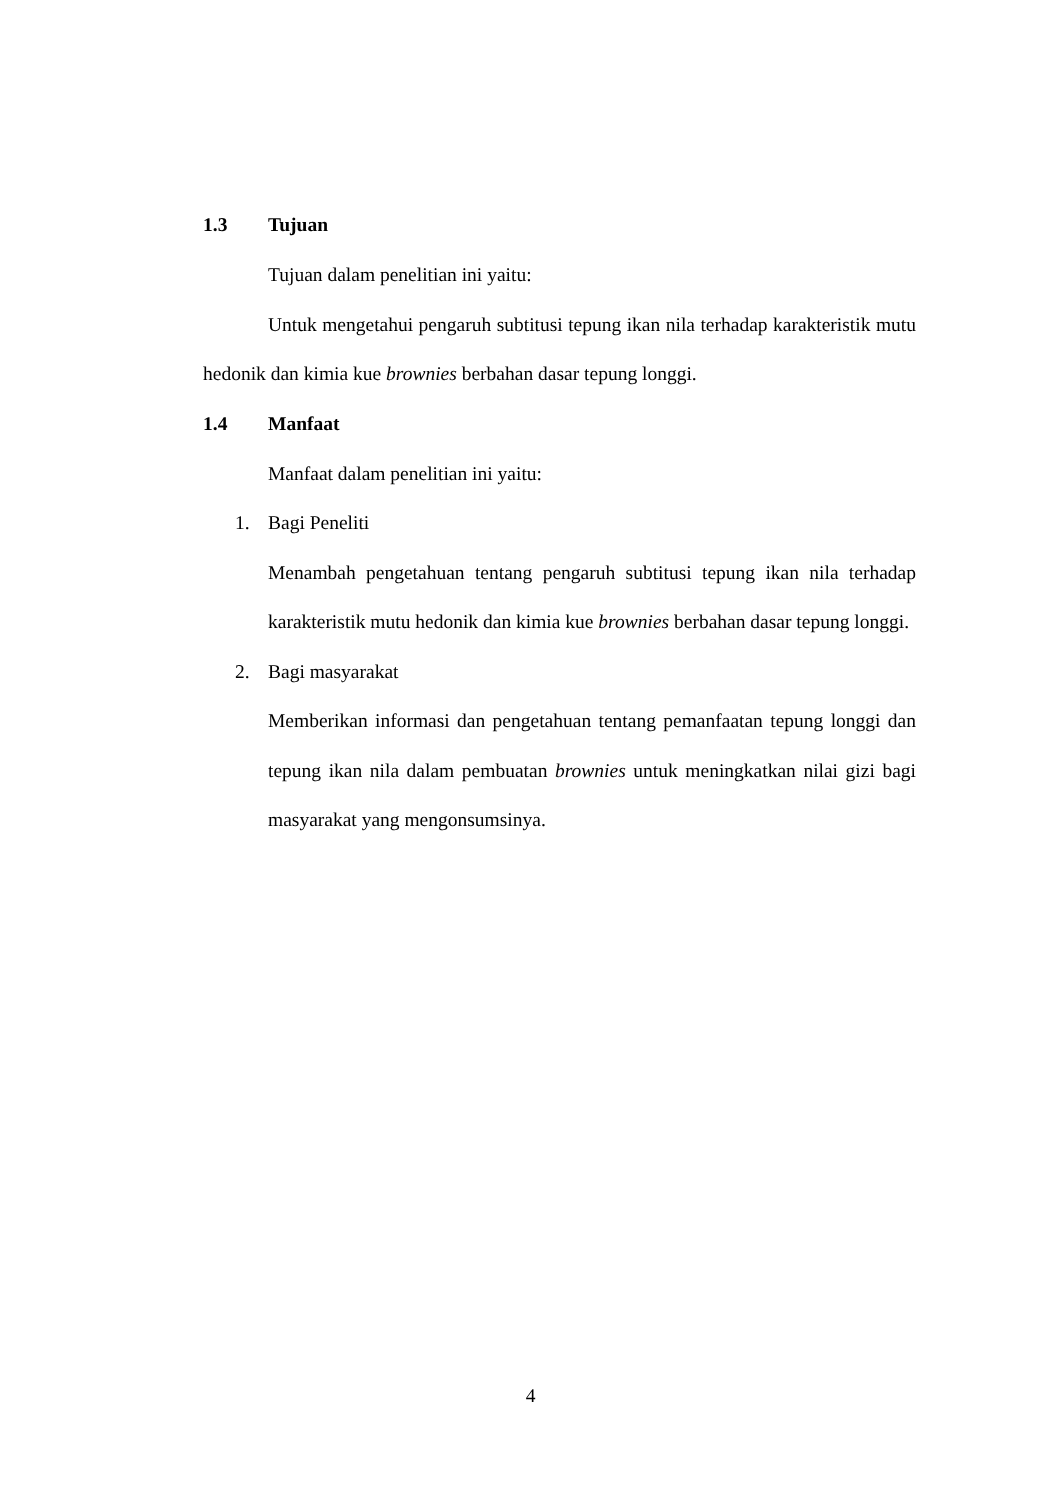1.3 Tujuan
Tujuan dalam penelitian ini yaitu:
Untuk mengetahui pengaruh subtitusi tepung ikan nila terhadap karakteristik mutu hedonik dan kimia kue brownies berbahan dasar tepung longgi.
1.4 Manfaat
Manfaat dalam penelitian ini yaitu:
1. Bagi Peneliti
Menambah pengetahuan tentang pengaruh subtitusi tepung ikan nila terhadap karakteristik mutu hedonik dan kimia kue brownies berbahan dasar tepung longgi.
2. Bagi masyarakat
Memberikan informasi dan pengetahuan tentang pemanfaatan tepung longgi dan tepung ikan nila dalam pembuatan brownies untuk meningkatkan nilai gizi bagi masyarakat yang mengonsumsinya.
4